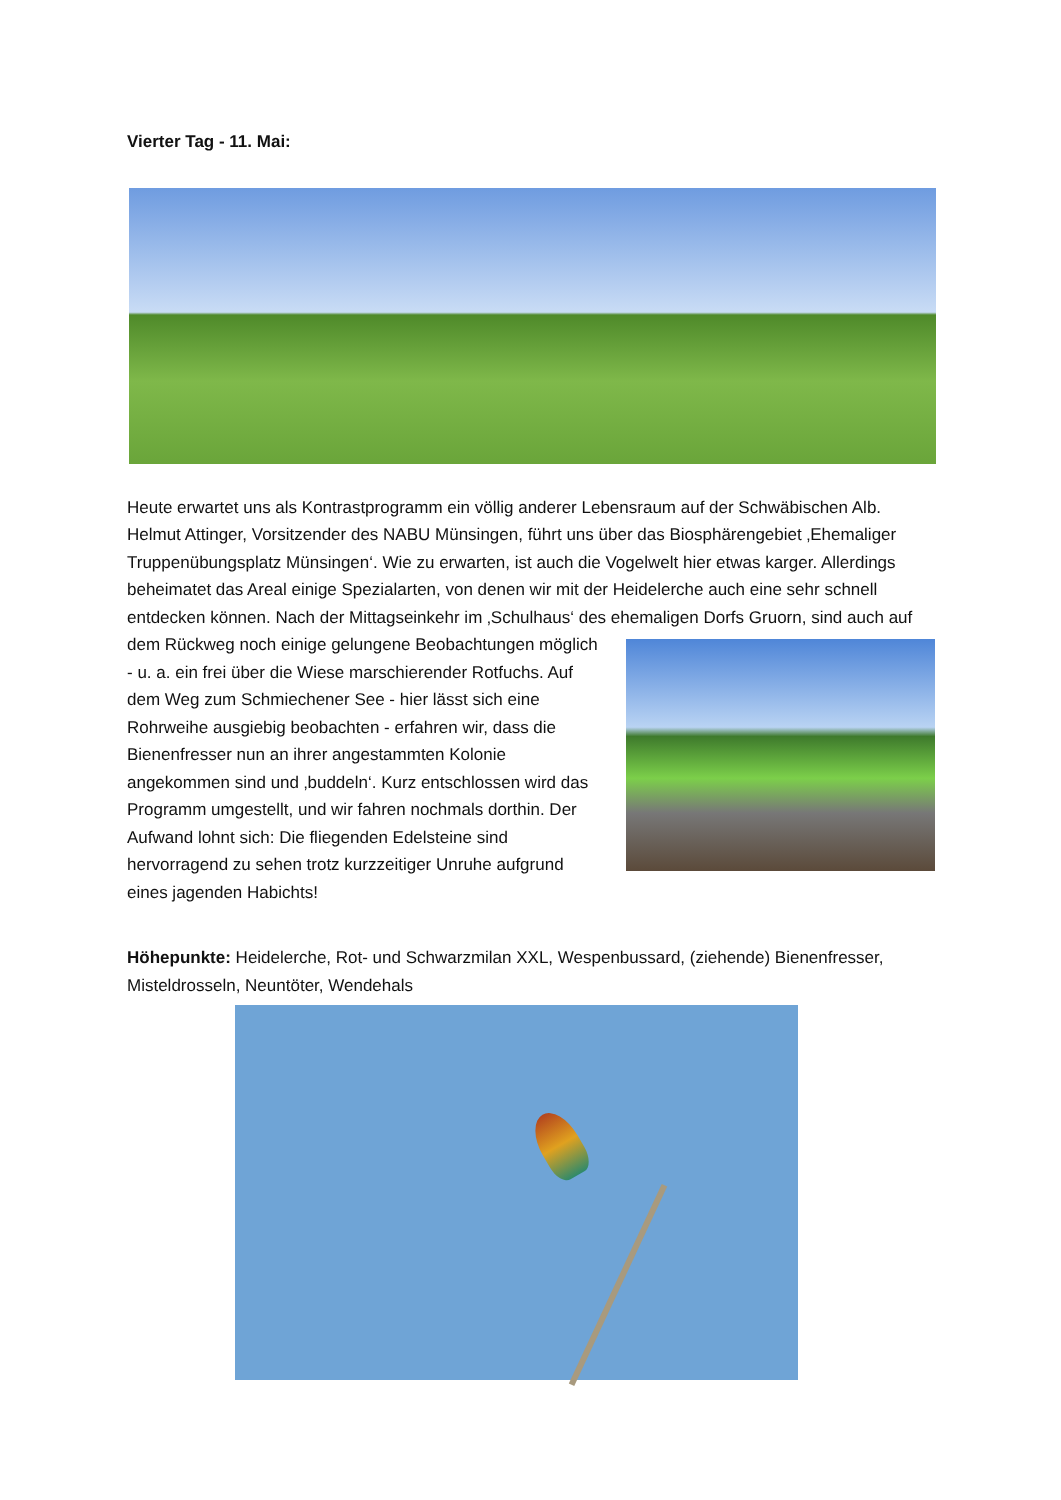Vierter Tag - 11. Mai:
Heute erwartet uns als Kontrastprogramm ein völlig anderer Lebensraum auf der Schwäbischen Alb. Helmut Attinger, Vorsitzender des NABU Münsingen, führt uns über das Biosphärengebiet ‚Ehemaliger Truppenübungsplatz Münsingen‘. Wie zu erwarten, ist auch die Vogelwelt hier etwas karger. Allerdings beheimatet das Areal einige Spezialarten, von denen wir mit der Heidelerche auch eine sehr schnell entdecken können. Nach der Mittagseinkehr im ‚Schulhaus‘ des ehemaligen Dorfs Gruorn, sind auch auf dem Rückweg noch einige gelungene Beobachtungen möglich - u. a. ein frei über die Wiese marschierender Rotfuchs. Auf dem Weg zum Schmiechener See - hier lässt sich eine Rohrweihe ausgiebig beobachten - erfahren wir, dass die Bienenfresser nun an ihrer angestammten Kolonie angekommen sind und ‚buddeln‘. Kurz entschlossen wird das Programm umgestellt, und wir fahren nochmals dorthin. Der Aufwand lohnt sich: Die fliegenden Edelsteine sind hervorragend zu sehen trotz kurzzeitiger Unruhe aufgrund eines jagenden Habichts!
Höhepunkte: Heidelerche, Rot- und Schwarzmilan XXL, Wespenbussard, (ziehende) Bienenfresser, Misteldrosseln, Neuntöter, Wendehals